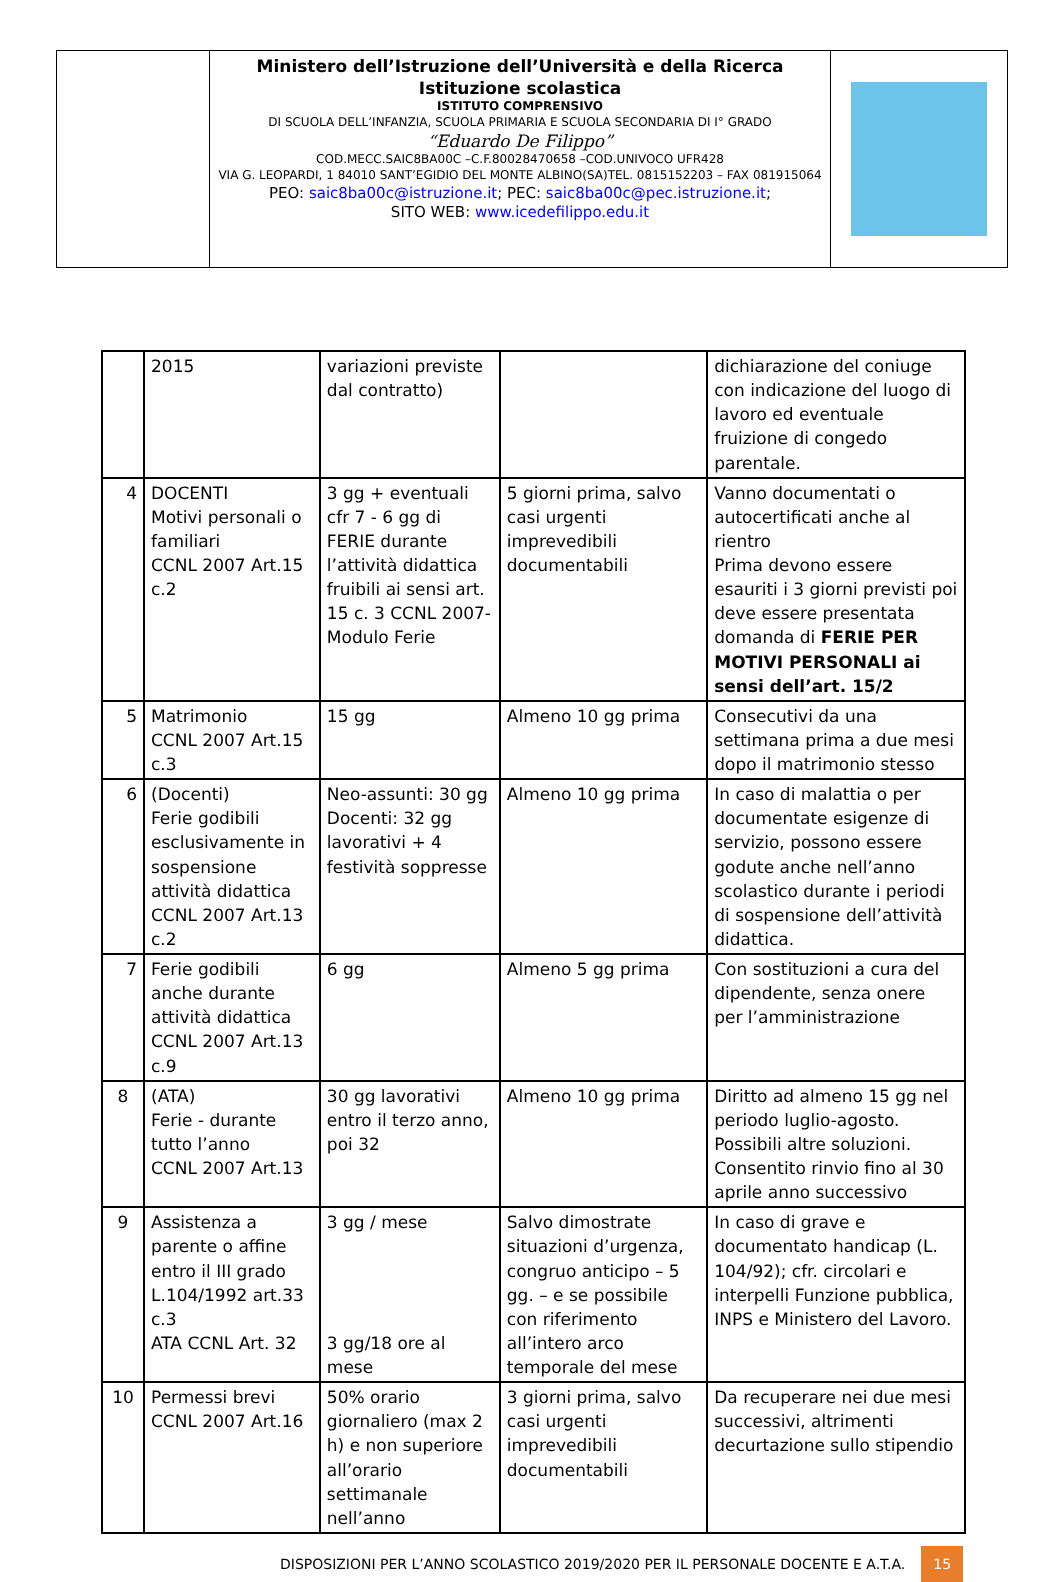Ministero dell’Istruzione dell’Università e della Ricerca
Istituzione scolastica
ISTITUTO COMPRENSIVO
DI SCUOLA DELL’INFANZIA, SCUOLA PRIMARIA E SCUOLA SECONDARIA DI I° GRADO
“Eduardo De Filippo”
COD.MECC.SAIC8BA00C –C.F.80028470658 –COD.UNIVOCO UFR428
VIA G. LEOPARDI, 1 84010 SANT’EGIDIO DEL MONTE ALBINO(SA)TEL. 0815152203 – FAX 081915064
PEO: saic8ba00c@istruzione.it; PEC: saic8ba00c@pec.istruzione.it;
SITO WEB: www.icedefilippo.edu.it
| | 2015 | variazioni previste dal contratto) | | dichiarazione del coniuge con indicazione del luogo di lavoro ed eventuale fruizione di congedo parentale. |
| 4 | DOCENTI Motivi personali o familiari CCNL 2007 Art.15 c.2 | 3 gg + eventuali cfr 7 - 6 gg di FERIE durante l’attività didattica fruibili ai sensi art. 15 c. 3 CCNL 2007- Modulo Ferie | 5 giorni prima, salvo casi urgenti imprevedibili documentabili | Vanno documentati o autocertificati anche al rientro Prima devono essere esauriti i 3 giorni previsti poi deve essere presentata domanda di FERIE PER MOTIVI PERSONALI ai sensi dell’art. 15/2 |
| 5 | Matrimonio CCNL 2007 Art.15 c.3 | 15 gg | Almeno 10 gg prima | Consecutivi da una settimana prima a due mesi dopo il matrimonio stesso |
| 6 | (Docenti) Ferie godibili esclusivamente in sospensione attività didattica CCNL 2007 Art.13 c.2 | Neo-assunti: 30 gg Docenti: 32 gg lavorativi + 4 festività soppresse | Almeno 10 gg prima | In caso di malattia o per documentate esigenze di servizio, possono essere godute anche nell’anno scolastico durante i periodi di sospensione dell’attività didattica. |
| 7 | Ferie godibili anche durante attività didattica CCNL 2007 Art.13 c.9 | 6 gg | Almeno 5 gg prima | Con sostituzioni a cura del dipendente, senza onere per l’amministrazione |
| 8 | (ATA) Ferie - durante tutto l’anno CCNL 2007 Art.13 | 30 gg lavorativi entro il terzo anno, poi 32 | Almeno 10 gg prima | Diritto ad almeno 15 gg nel periodo luglio-agosto. Possibili altre soluzioni. Consentito rinvio fino al 30 aprile anno successivo |
| 9 | Assistenza a parente o affine entro il III grado L.104/1992 art.33 c.3 ATA CCNL Art. 32 | 3 gg / mese 3 gg/18 ore al mese | Salvo dimostrate situazioni d’urgenza, congruo anticipo – 5 gg. – e se possibile con riferimento all’intero arco temporale del mese | In caso di grave e documentato handicap (L. 104/92); cfr. circolari e interpelli Funzione pubblica, INPS e Ministero del Lavoro. |
| 10 | Permessi brevi CCNL 2007 Art.16 | 50% orario giornaliero (max 2 h) e non superiore all’orario settimanale nell’anno | 3 giorni prima, salvo casi urgenti imprevedibili documentabili | Da recuperare nei due mesi successivi, altrimenti decurtazione sullo stipendio |
DISPOSIZIONI PER L’ANNO SCOLASTICO 2019/2020 PER IL PERSONALE DOCENTE E A.T.A. 15